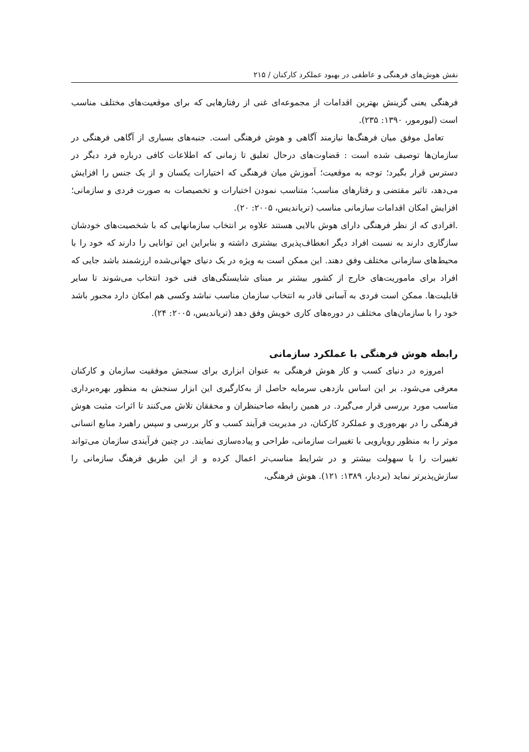نقش هوش‌های فرهنگی و عاطفی در بهبود عملکرد کارکنان / ۲۱۵
فرهنگی یعنی گزینش بهترین اقدامات از مجموعه‌ای غنی از رفتارهایی که برای موقعیت‌های مختلف مناسب است (لیورمور، ۱۳۹۰: ۲۳۵).
تعامل موفق میان فرهنگ‌ها نیازمند آگاهی و هوش فرهنگی است. جنبه‌های بسیاری از آگاهی فرهنگی در سازمان‌ها توصیف شده است : قضاوت‌های درحال تعلیق تا زمانی که اطلاعات کافی درباره فرد دیگر در دسترس قرار بگیرد؛ توجه به موقعیت؛ آموزش میان فرهنگی که اختیارات یکسان و از یک جنس را افزایش می‌دهد، تاثیر مقتضی و رفتارهای مناسب؛ متناسب نمودن اختیارات و تخصیصات به صورت فردی و سازمانی؛ افزایش امکان اقدامات سازمانی مناسب (تریاندیس، ۲۰۰۵: ۲۰).
.افرادی که از نظر فرهنگی دارای هوش بالایی هستند علاوه بر انتخاب سازمانهایی که با شخصیت‌های خودشان سازگاری دارند به نسبت افراد دیگر انعطاف‌پذیری بیشتری داشته و بنابراین این توانایی را دارند که خود را با محیط‌های سازمانی مختلف وفق دهند. این ممکن است به ویژه در یک دنیای جهانی‌شده ارزشمند باشد جایی که افراد برای ماموریت‌های خارج از کشور بیشتر بر مبنای شایستگی‌های فنی خود انتخاب می‌شوند تا سایر قابلیت‌ها. ممکن است فردی به آسانی قادر به انتخاب سازمان مناسب نباشد وکسی هم امکان دارد مجبور باشد خود را با سازمان‌های مختلف در دوره‌های کاری خویش وفق دهد (تریاندیس، ۲۰۰۵: ۲۴).
رابطه هوش فرهنگی با عملکرد سازمانی
امروزه در دنیای کسب و کار هوش فرهنگی به عنوان ابزاری برای سنجش موفقیت سازمان و کارکنان معرفی می‌شود. بر این اساس بازدهی سرمایه حاصل از به‌کارگیری این ابزار سنجش به منظور بهره‌برداری مناسب مورد بررسی قرار می‌گیرد. در همین رابطه صاحبنظران و محققان تلاش می‌کنند تا اثرات مثبت هوش فرهنگی را در بهره‌وری و عملکرد کارکنان، در مدیریت فرآیند کسب و کار بررسی و سپس راهبرد منابع انسانی موثر را به منظور رویارویی با تغییرات سازمانی، طراحی و پیاده‌سازی نمایند. در چنین فرآیندی سازمان می‌تواند تغییرات را با سهولت بیشتر و در شرایط مناسب‌تر اعمال کرده و از این طریق فرهنگ سازمانی را سازش‌پذیرتر نماید (بردبار، ۱۳۸۹: ۱۲۱). هوش فرهنگی،